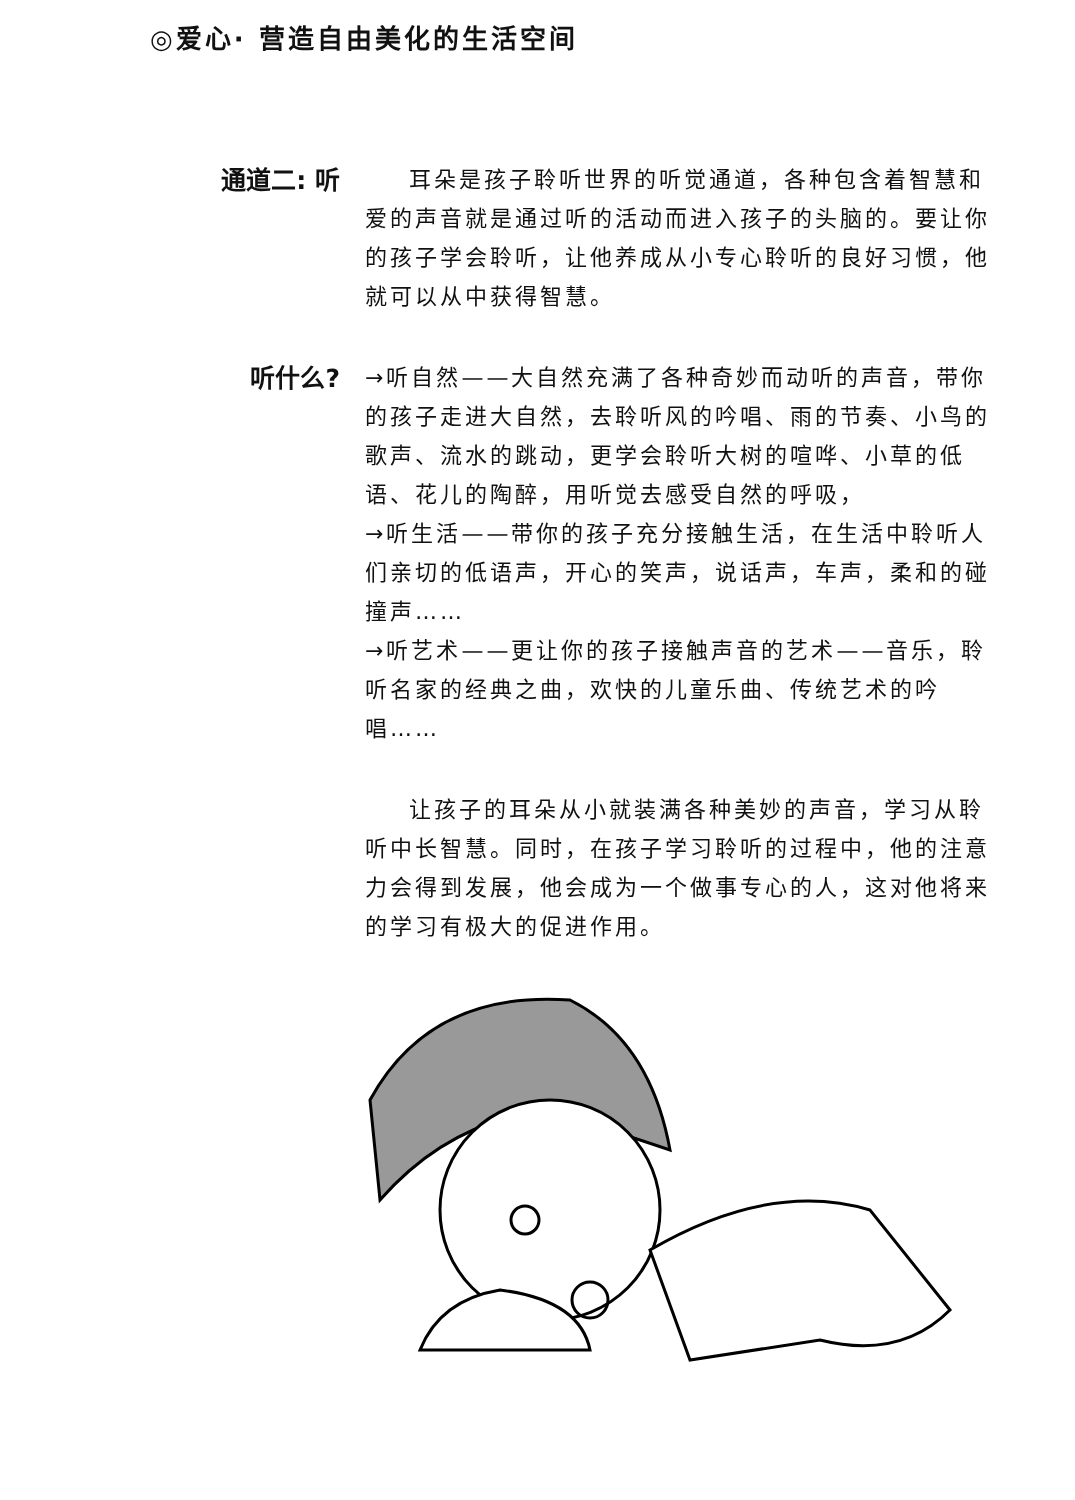◎爱心· 营造自由美化的生活空间
通道二: 听
耳朵是孩子聆听世界的听觉通道，各种包含着智慧和爱的声音就是通过听的活动而进入孩子的头脑的。要让你的孩子学会聆听，让他养成从小专心聆听的良好习惯，他就可以从中获得智慧。
听什么?
→听自然——大自然充满了各种奇妙而动听的声音，带你的孩子走进大自然，去聆听风的吟唱、雨的节奏、小鸟的歌声、流水的跳动，更学会聆听大树的喧哗、小草的低语、花儿的陶醉，用听觉去感受自然的呼吸，
→听生活——带你的孩子充分接触生活，在生活中聆听人们亲切的低语声，开心的笑声，说话声，车声，柔和的碰撞声……
→听艺术——更让你的孩子接触声音的艺术——音乐，聆听名家的经典之曲，欢快的儿童乐曲、传统艺术的吟唱……
让孩子的耳朵从小就装满各种美妙的声音，学习从聆听中长智慧。同时，在孩子学习聆听的过程中，他的注意力会得到发展，他会成为一个做事专心的人，这对他将来的学习有极大的促进作用。